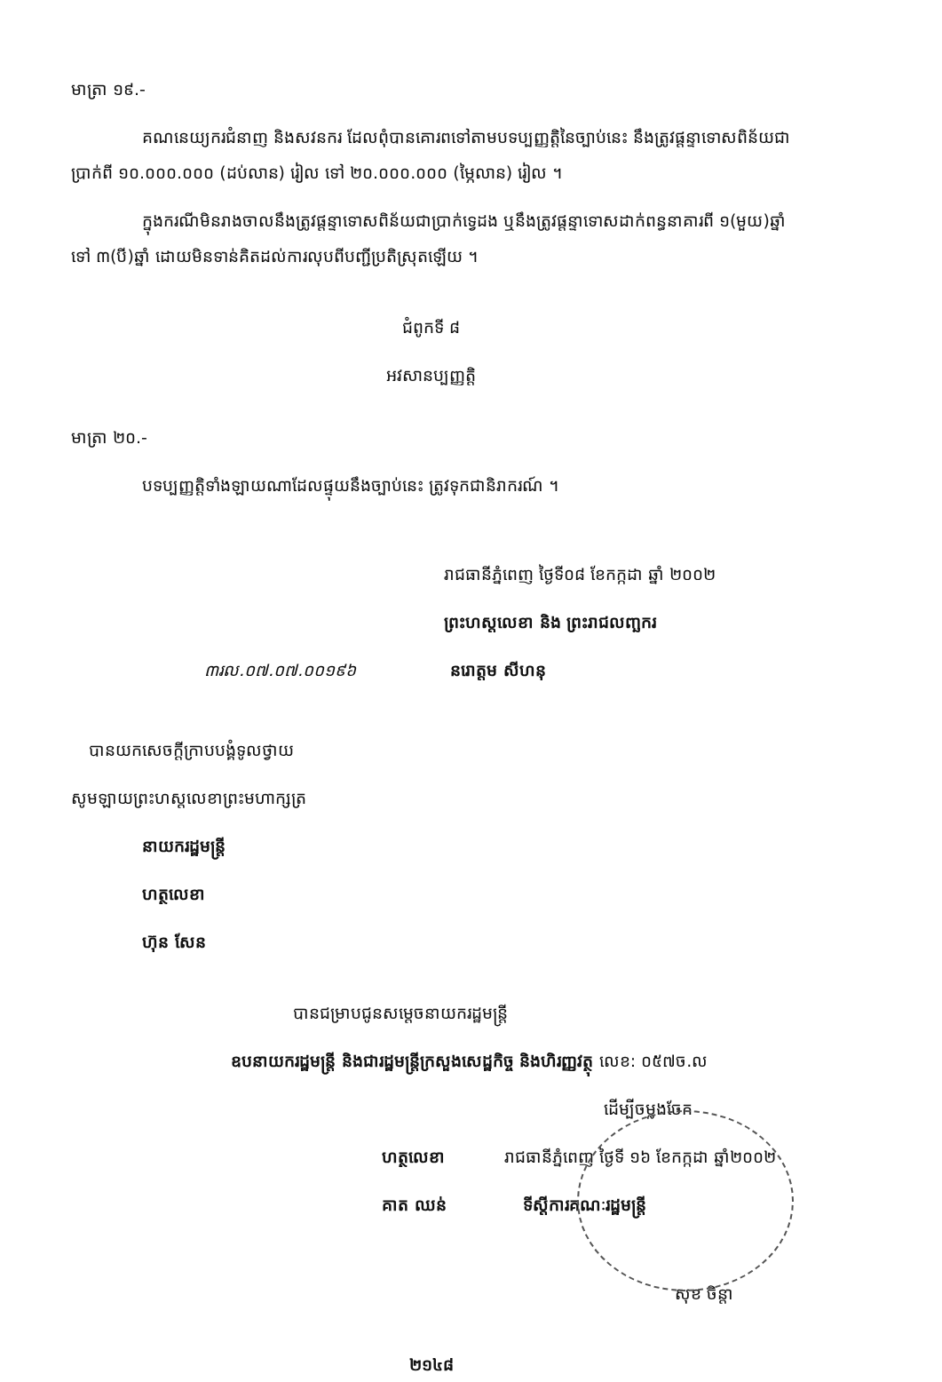មាត្រា ១៩.-
គណនេយ្យករជំនាញ និងសវនករ ដែលពុំបានគោរពទៅតាមបទប្បញ្ញត្តិនៃច្បាប់នេះ នឹងត្រូវផ្តន្ទាទោសពិន័យជាប្រាក់ពី ១០.០០០.០០០ (ដប់លាន) រៀល ទៅ ២០.០០០.០០០ (ម្ភៃលាន) រៀល ។
ក្នុងករណីមិនរាងចាលនឹងត្រូវផ្តន្ទាទោសពិន័យជាប្រាក់ទ្វេដង ឬនឹងត្រូវផ្តន្ទាទោសដាក់ពន្ធនាគារពី ១(មួយ)ឆ្នាំ ទៅ ៣(បី)ឆ្នាំ ដោយមិនទាន់គិតដល់ការលុបពីបញ្ជីប្រតិស្រុតឡើយ ។
ជំពូកទី ៨
អវសានប្បញ្ញត្តិ
មាត្រា ២០.-
បទប្បញ្ញត្តិទាំងឡាយណាដែលផ្ទុយនឹងច្បាប់នេះ ត្រូវទុកជានិរាករណ៍ ។
រាជធានីភ្នំពេញ ថ្ងៃទី០៨ ខែកក្កដា ឆ្នាំ ២០០២
ព្រះហស្តលេខា និង ព្រះរាជលញ្ឆករ
៣រល.០៧.០៧.០០១៩៦ នរោត្តម សីហនុ
បានយកសេចក្តីក្រាបបង្គំទូលថ្វាយ
សូមឡាយព្រះហស្តលេខាព្រះមហាក្សត្រ
នាយករដ្ឋមន្ត្រី
ហត្ថលេខា
ហ៊ុន សែន
បានជម្រាបជូនសម្តេចនាយករដ្ឋមន្ត្រី
ឧបនាយករដ្ឋមន្ត្រី និងជារដ្ឋមន្ត្រីក្រសួងសេដ្ឋកិច្ច និងហិរញ្ញវត្ថុ លេខ: ០៥៧ច.ល
ដើម្បីចម្លងចែក
ហត្ថលេខា រាជធានីភ្នំពេញ ថ្ងៃទី ១៦ ខែកក្កដា ឆ្នាំ២០០២
គាត ឈន់ ទីស្តីការគណៈរដ្ឋមន្ត្រី
សុខ ចិន្តា
២១៤៨